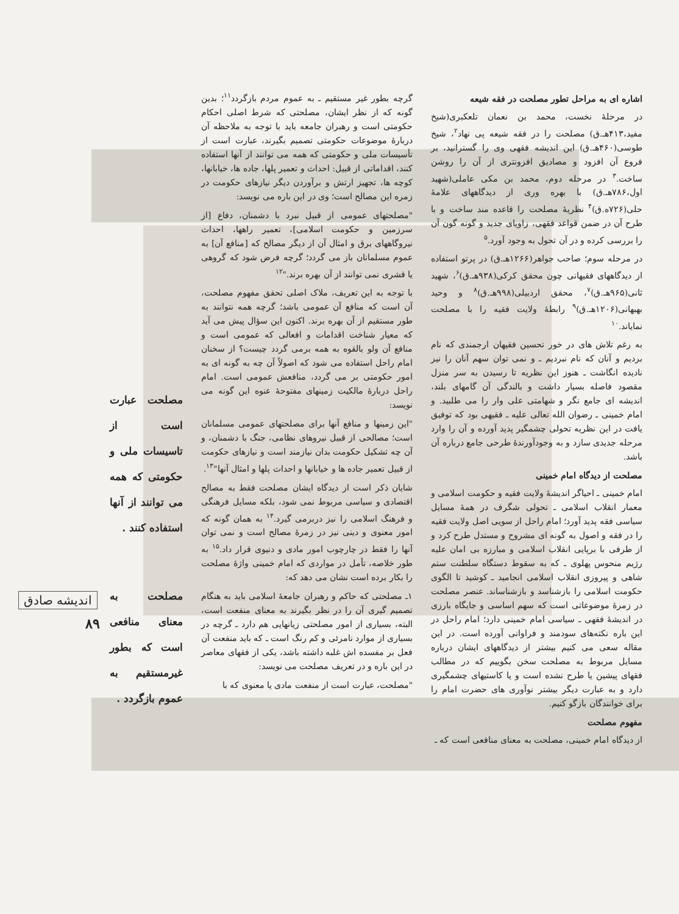اشاره ای به مراحل تطور مصلحت در فقه شیعه
در مرحلهٔ نخست، محمد بن نعمان تلعکبری(شیخ مفید،۴۱۳هـ.ق) مصلحت را در فقه شیعه پی نهاد<sup>۲</sup>، شیخ طوسی(۴۶۰هـ.ق) این اندیشه فقهی وی را گسترانید، بر فروع آن افزود و مصادیق افزونتری از آن را روشن ساخت.<sup>۳</sup> در مرحله دوم، محمد بن مکی عاملی(شهید اول،۷۸۶هـ.ق) با بهره وری از دیدگاههای علامهٔ حلی(۷۲۶ه.ق)<sup>۴</sup> نظریهٔ مصلحت را قاعده مند ساخت و با طرح آن در ضمن قواعد فقهی، زاویای جدید و گونه گون آن را بررسی کرده و در آن تحول به وجود آورد.<sup>۵</sup>
در مرحله سوم؛ صاحب جواهر(۱۲۶۶هـ.ق) در پرتو استفاده از دیدگاههای فقیهانی چون محقق کرکی(۹۳۸هـ.ق)<sup>۶</sup>، شهید ثانی(۹۶۵هـ.ق)<sup>۷</sup>، محقق اردبیلی(۹۹۸هـ.ق)<sup>۸</sup> و وحید بهبهانی(۱۲۰۶هـ.ق)<sup>۹</sup> رابطهٔ ولایت فقیه را با مصلحت نمایاند.<sup>۱۰</sup>
به رغم تلاش های در خور تحسین فقیهان ارجمندی که نام بردیم و آنان که نام نبردیم ـ و نمی توان سهم آنان را نیز نادیده انگاشت ـ هنوز این نظریه تا رسیدن به سر منزل مقصود فاصله بسیار داشت و بالندگی آن گامهای بلند، اندیشه ای جامع نگر و شهامتی علی وار را می طلبید. و امام خمینی ـ رضوان الله تعالی علیه ـ فقیهی بود که توفیق یافت در این نظریه تحولی چشمگیر پدید آورده و آن را وارد مرحله جدیدی سازد و به وجودآورندهٔ طرحی جامع درباره آن باشد.
مصلحت از دیدگاه امام خمینی
امام خمینی ـ احیاگر اندیشهٔ ولایت فقیه و حکومت اسلامی و معمار انقلاب اسلامی ـ تحولی شگرف در همهٔ مسایل سیاسی فقه پدید آورد؛ امام راحل از سویی اصل ولایت فقیه را در فقه و اصول به گونه ای مشروح و مستدل طرح کرد و از طرفی با برپایی انقلاب اسلامی و مبارزه بی امان علیه رژیم منحوس پهلوی ـ که به سقوط دستگاه سلطنت ستم شاهی و پیروزی انقلاب اسلامی انجامید ـ کوشید تا الگوی حکومت اسلامی را بازشناسد و بازشناساند. عنصر مصلحت در زمرهٔ موضوعاتی است که سهم اساسی و جایگاه بارزی در اندیشهٔ فقهی ـ سیاسی امام خمینی دارد؛ امام راحل در این باره نکته‌های سودمند و فراوانی آورده است. در این مقاله سعی می کنیم بیشتر از دیدگاههای ایشان درباره مسایل مربوط به مصلحت سخن بگوییم که در مطالب فقهای پیشین یا طرح نشده است و یا کاستیهای چشمگیری دارد و به عبارت دیگر بیشتر نوآوری های حضرت امام را برای خوانندگان بازگو کنیم.
مفهوم مصلحت
از دیدگاه امام خمینی، مصلحت به معنای منافعی است که ـ
گرچه بطور غیر مستقیم ـ به عموم مردم بازگردد<sup>۱۱</sup>؛ بدین گونه که از نظر ایشان، مصلحتی که شرط اصلی احکام حکومتی است و رهبران جامعه باید با توجه به ملاحظه آن دربارهٔ موضوعات حکومتی تصمیم بگیرند، عبارت است از تأسیسات ملی و حکومتی که همه می توانند از آنها استفاده کنند، اقداماتی از قبیل: احداث و تعمیر پلها، جاده ها، خیابانها، کوچه ها، تجهیز ارتش و برآوردن دیگر نیازهای حکومت در زمره این مصالح است؛ وی در این باره می نویسد:
"مصلحتهای عمومی از قبیل نبرد با دشمنان، دفاع [از سرزمین و حکومت اسلامی]، تعمیر راهها، احداث نیروگاههای برق و امثال آن از دیگر مصالح که [منافع آن] به عموم مسلمانان باز می گردد؛ گرچه فرض شود که گروهی یا قشری نمی توانند از آن بهره برند."<sup>۱۲</sup>
با توجه به این تعریف، ملاک اصلی تحقق مفهوم مصلحت، آن است که منافع آن عمومی باشد؛ گرچه همه نتوانند به طور مستقیم از آن بهره برند. اکنون این سؤال پیش می آید که معیار شناخت اقدامات و افعالی که عمومی است و منافع آن ولو بالقوه به همه برمی گردد چیست؟ از سخنان امام راحل استفاده می شود که اصولاً آن چه به گونه ای به امور حکومتی بر می گردد، منافعش عمومی است. امام راحل دربارهٔ مالکیت زمینهای مفتوحهٔ عنوه این گونه می نویسد:
"این زمینها و منافع آنها برای مصلحتهای عمومی مسلمانان است؛ مصالحی از قبیل نیروهای نظامی، جنگ با دشمنان، و آن چه تشکیل حکومت بدان نیازمند است و نیازهای حکومت از قبیل تعمیر جاده ها و خیابانها و احداث پلها و امثال آنها"<sup>۱۳</sup>.
شایان ذکر است از دیدگاه ایشان مصلحت فقط به مصالح اقتصادی و سیاسی مربوط نمی شود، بلکه مسایل فرهنگی و فرهنگ اسلامی را نیز دربرمی گیرد.<sup>۱۴</sup> به همان گونه که امور معنوی و دینی نیز در زمرهٔ مصالح است و نمی توان آنها را فقط در چارچوب امور مادی و دنیوی قرار داد.<sup>۱۵</sup> به طور خلاصه، تأمل در مواردی که امام خمینی واژهٔ مصلحت را بکار برده است نشان می دهد که:
۱ـ مصلحتی که حاکم و رهبران جامعهٔ اسلامی باید به هنگام تصمیم گیری آن را در نظر بگیرند به معنای منفعت است، البته، بسیاری از امور مصلحتی زیانهایی هم دارد ـ گرچه در بسیاری از موارد نامرئی و کم رنگ است ـ که باید منفعت آن فعل بر مفسده اش غلبه داشته باشد، یکی از فقهای معاصر در این باره و در تعریف مصلحت می نویسد:
"مصلحت، عبارت است از منفعت مادی یا معنوی که با
مصلحت عبارت است از تاسیسات ملی و حکومتی که همه می توانند از آنها استفاده کنند .
مصلحت به معنای منافعی است که بطور غیرمستقیم به عموم بازگردد .
اندیشه صادق
۸۹